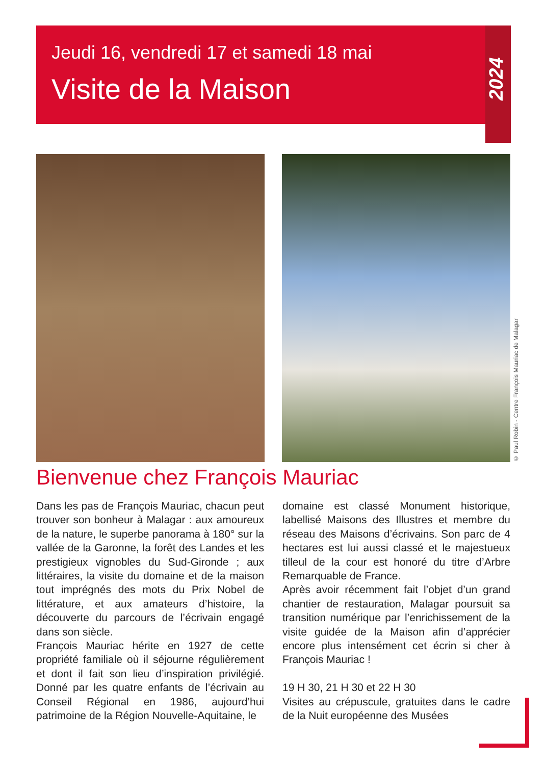Jeudi 16, vendredi 17 et samedi 18 mai
Visite de la Maison
2024
© Paul Robin - Centre François Mauriac de Malagar
Bienvenue chez François Mauriac
Dans les pas de François Mauriac, chacun peut trouver son bonheur à Malagar : aux amoureux de la nature, le superbe panorama à 180° sur la vallée de la Garonne, la forêt des Landes et les prestigieux vignobles du Sud-Gironde ; aux littéraires, la visite du domaine et de la maison tout imprégnés des mots du Prix Nobel de littérature, et aux amateurs d’histoire, la découverte du parcours de l’écrivain engagé dans son siècle.
François Mauriac hérite en 1927 de cette propriété familiale où il séjourne régulièrement et dont il fait son lieu d’inspiration privilégié. Donné par les quatre enfants de l’écrivain au Conseil Régional en 1986, aujourd’hui patrimoine de la Région Nouvelle-Aquitaine, le
domaine est classé Monument historique, labellisé Maisons des Illustres et membre du réseau des Maisons d’écrivains. Son parc de 4 hectares est lui aussi classé et le majestueux tilleul de la cour est honoré du titre d’Arbre Remarquable de France.
Après avoir récemment fait l’objet d’un grand chantier de restauration, Malagar poursuit sa transition numérique par l’enrichissement de la visite guidée de la Maison afin d’apprécier encore plus intensément cet écrin si cher à François Mauriac !
19 H 30, 21 H 30 et 22 H 30
Visites au crépuscule, gratuites dans le cadre de la Nuit européenne des Musées